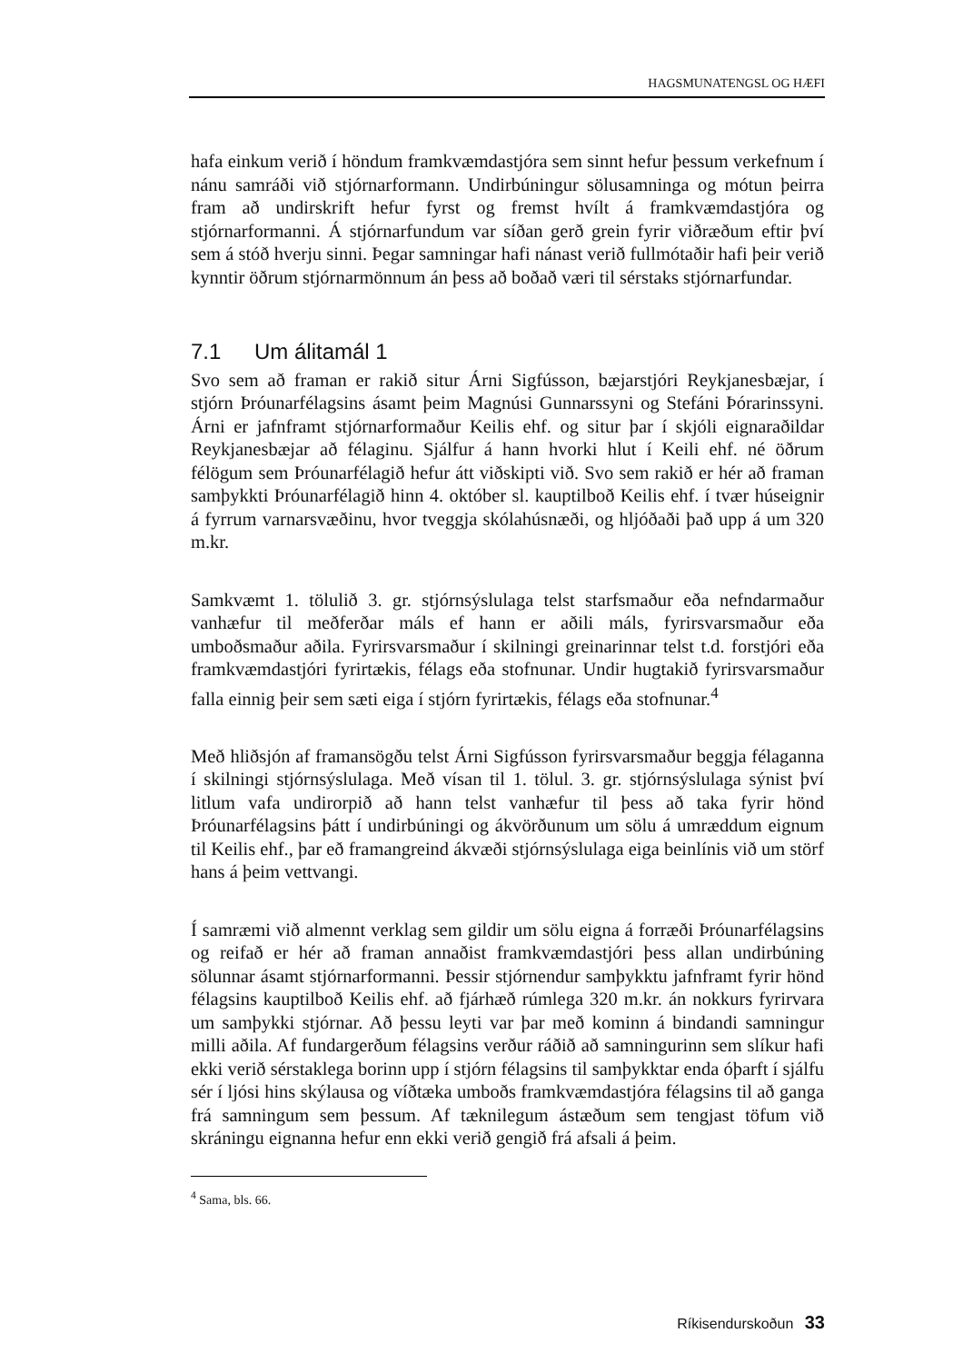HAGSMUNATENGSL OG HÆFI
hafa einkum verið í höndum framkvæmdastjóra sem sinnt hefur þessum verkefnum í nánu samráði við stjórnarformann. Undirbúningur sölusamninga og mótun þeirra fram að undirskrift hefur fyrst og fremst hvílt á framkvæmdastjóra og stjórnarformanni. Á stjórnarfundum var síðan gerð grein fyrir viðræðum eftir því sem á stóð hverju sinni. Þegar samningar hafi nánast verið fullmótaðir hafi þeir verið kynntir öðrum stjórnarmönnum án þess að boðað væri til sérstaks stjórnarfundar.
7.1 Um álitamál 1
Svo sem að framan er rakið situr Árni Sigfússon, bæjarstjóri Reykjanesbæjar, í stjórn Þróunarfélagsins ásamt þeim Magnúsi Gunnarssyni og Stefáni Þórarinssyni. Árni er jafnframt stjórnarformaður Keilis ehf. og situr þar í skjóli eignaraðildar Reykjanesbæjar að félaginu. Sjálfur á hann hvorki hlut í Keili ehf. né öðrum félögum sem Þróunarfélagið hefur átt viðskipti við. Svo sem rakið er hér að framan samþykkti Þróunarfélagið hinn 4. október sl. kauptilboð Keilis ehf. í tvær húseignir á fyrrum varnarsvæðinu, hvor tveggja skólahúsnæði, og hljóðaði það upp á um 320 m.kr.
Samkvæmt 1. tölulið 3. gr. stjórnsýslulaga telst starfsmaður eða nefndarmaður vanhæfur til meðferðar máls ef hann er aðili máls, fyrirsvarsmaður eða umboðsmaður aðila. Fyrirsvarsmaður í skilningi greinarinnar telst t.d. forstjóri eða framkvæmdastjóri fyrirtækis, félags eða stofnunar. Undir hugtakið fyrirsvarsmaður falla einnig þeir sem sæti eiga í stjórn fyrirtækis, félags eða stofnunar.<sup>4</sup>
Með hliðsjón af framansögðu telst Árni Sigfússon fyrirsvarsmaður beggja félaganna í skilningi stjórnsýslulaga. Með vísan til 1. tölul. 3. gr. stjórnsýslulaga sýnist því litlum vafa undirorpið að hann telst vanhæfur til þess að taka fyrir hönd Þróunarfélagsins þátt í undirbúningi og ákvörðunum um sölu á umræddum eignum til Keilis ehf., þar eð framangreind ákvæði stjórnsýslulaga eiga beinlínis við um störf hans á þeim vettvangi.
Í samræmi við almennt verklag sem gildir um sölu eigna á forræði Þróunarfélagsins og reifað er hér að framan annaðist framkvæmdastjóri þess allan undirbúning sölunnar ásamt stjórnarformanni. Þessir stjórnendur samþykktu jafnframt fyrir hönd félagsins kauptilboð Keilis ehf. að fjárhæð rúmlega 320 m.kr. án nokkurs fyrirvara um samþykki stjórnar. Að þessu leyti var þar með kominn á bindandi samningur milli aðila. Af fundargerðum félagsins verður ráðið að samningurinn sem slíkur hafi ekki verið sérstaklega borinn upp í stjórn félagsins til samþykktar enda óþarft í sjálfu sér í ljósi hins skýlausa og víðtæka umboðs framkvæmdastjóra félagsins til að ganga frá samningum sem þessum. Af tæknilegum ástæðum sem tengjast töfum við skráningu eignanna hefur enn ekki verið gengið frá afsali á þeim.
<sup>4</sup> Sama, bls. 66.
Ríkisendurskoðun 33